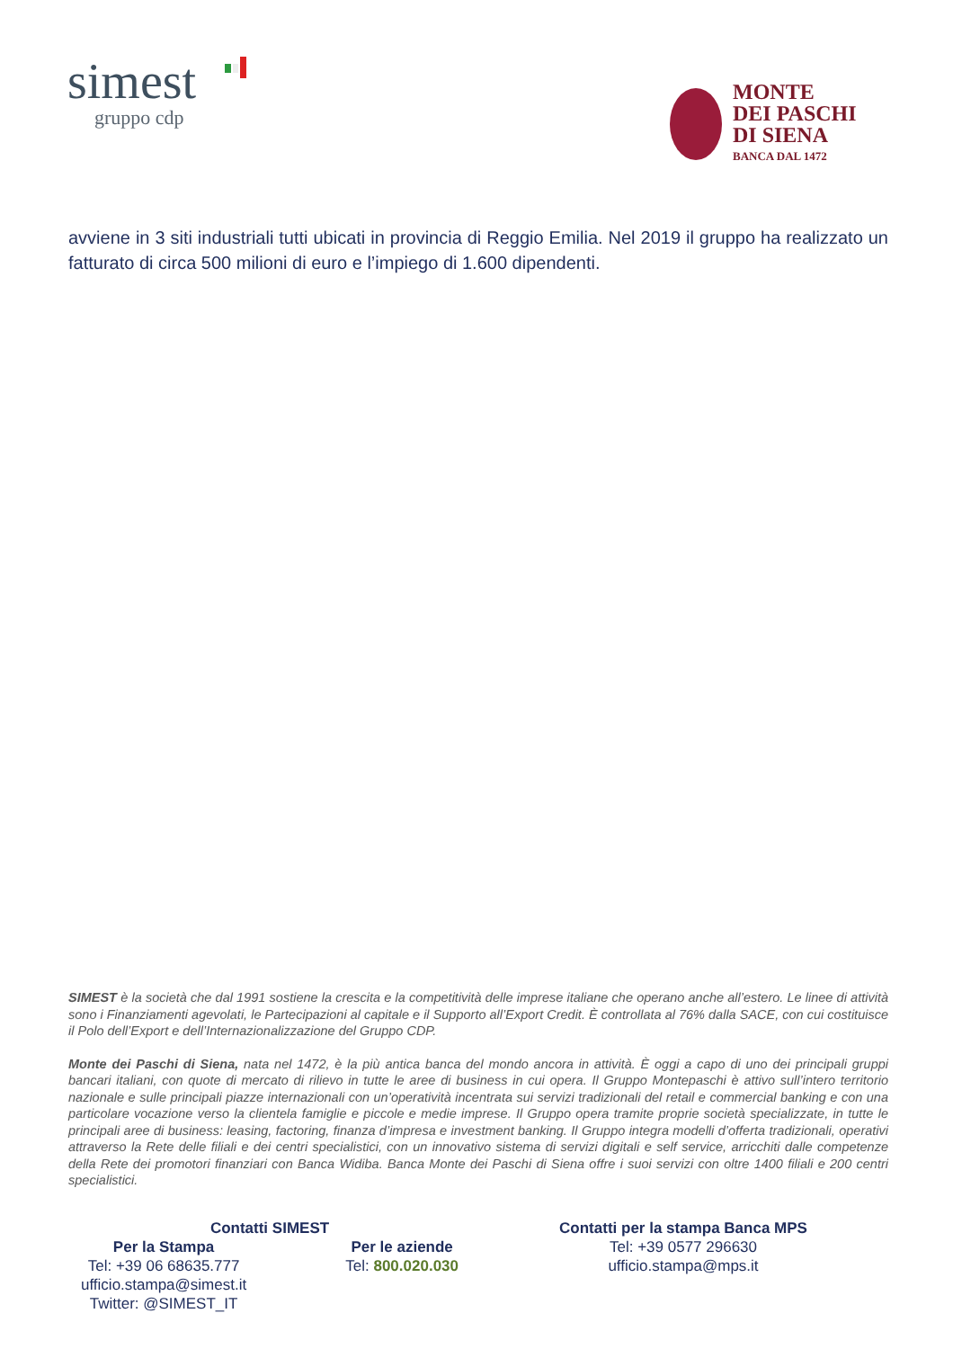simest
gruppo cdp
MONTE
DEI PASCHI
DI SIENA
BANCA DAL 1472
avviene in 3 siti industriali tutti ubicati in provincia di Reggio Emilia. Nel 2019 il gruppo ha realizzato un fatturato di circa 500 milioni di euro e l’impiego di 1.600 dipendenti.
SIMEST è la società che dal 1991 sostiene la crescita e la competitività delle imprese italiane che operano anche all’estero. Le linee di attività sono i Finanziamenti agevolati, le Partecipazioni al capitale e il Supporto all’Export Credit. È controllata al 76% dalla SACE, con cui costituisce il Polo dell’Export e dell’Internazionalizzazione del Gruppo CDP.
Monte dei Paschi di Siena, nata nel 1472, è la più antica banca del mondo ancora in attività. È oggi a capo di uno dei principali gruppi bancari italiani, con quote di mercato di rilievo in tutte le aree di business in cui opera. Il Gruppo Montepaschi è attivo sull’intero territorio nazionale e sulle principali piazze internazionali con un’operatività incentrata sui servizi tradizionali del retail e commercial banking e con una particolare vocazione verso la clientela famiglie e piccole e medie imprese. Il Gruppo opera tramite proprie società specializzate, in tutte le principali aree di business: leasing, factoring, finanza d’impresa e investment banking. Il Gruppo integra modelli d’offerta tradizionali, operativi attraverso la Rete delle filiali e dei centri specialistici, con un innovativo sistema di servizi digitali e self service, arricchiti dalle competenze della Rete dei promotori finanziari con Banca Widiba. Banca Monte dei Paschi di Siena offre i suoi servizi con oltre 1400 filiali e 200 centri specialistici.
Contatti SIMEST
Per la Stampa
Tel: +39 06 68635.777
ufficio.stampa@simest.it
Twitter: @SIMEST_IT
Per le aziende
Tel: 800.020.030
Contatti per la stampa Banca MPS
Tel: +39 0577 296630
ufficio.stampa@mps.it